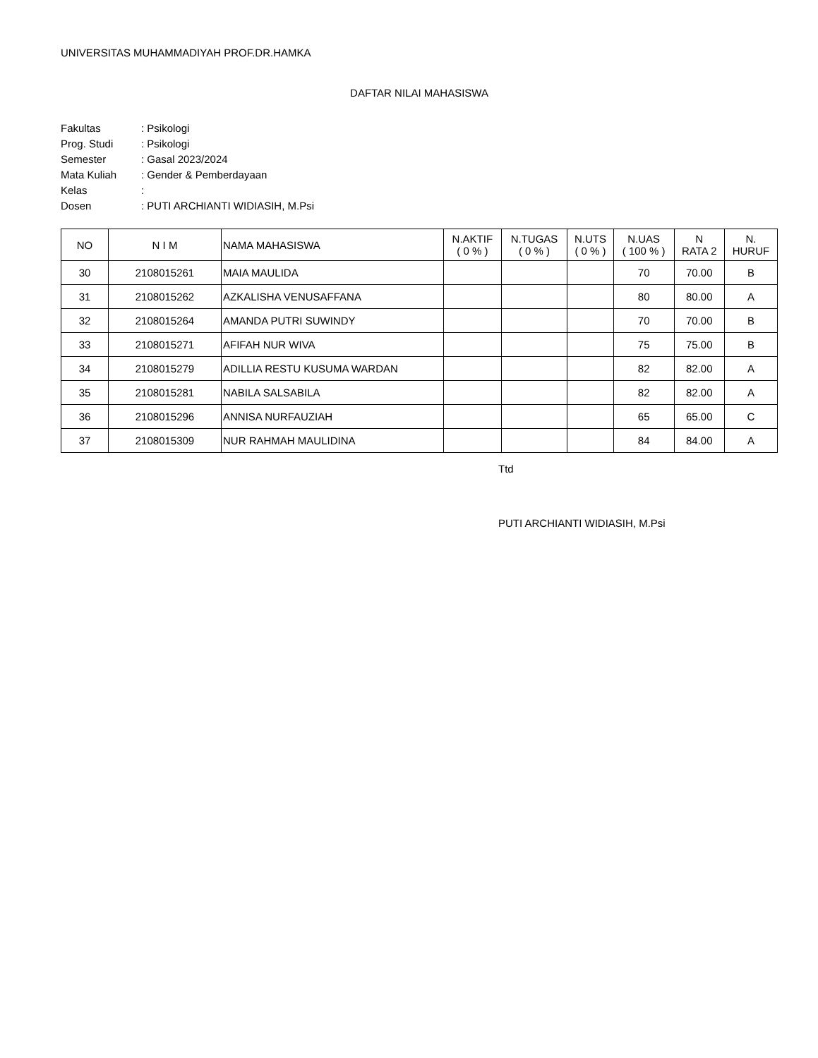UNIVERSITAS MUHAMMADIYAH PROF.DR.HAMKA
DAFTAR NILAI MAHASISWA
| Fakultas | : Psikologi |
| Prog. Studi | : Psikologi |
| Semester | : Gasal 2023/2024 |
| Mata Kuliah | : Gender & Pemberdayaan |
| Kelas | : |
| Dosen | : PUTI ARCHIANTI WIDIASIH, M.Psi |
| NO | N I M | NAMA MAHASISWA | N.AKTIF ( 0 % ) | N.TUGAS ( 0 % ) | N.UTS ( 0 % ) | N.UAS ( 100 % ) | N RATA 2 | N. HURUF |
| --- | --- | --- | --- | --- | --- | --- | --- | --- |
| 30 | 2108015261 | MAIA MAULIDA | | | | 70 | 70.00 | B |
| 31 | 2108015262 | AZKALISHA VENUSAFFANA | | | | 80 | 80.00 | A |
| 32 | 2108015264 | AMANDA PUTRI SUWINDY | | | | 70 | 70.00 | B |
| 33 | 2108015271 | AFIFAH NUR WIVA | | | | 75 | 75.00 | B |
| 34 | 2108015279 | ADILLIA RESTU KUSUMA WARDAN | | | | 82 | 82.00 | A |
| 35 | 2108015281 | NABILA SALSABILA | | | | 82 | 82.00 | A |
| 36 | 2108015296 | ANNISA NURFAUZIAH | | | | 65 | 65.00 | C |
| 37 | 2108015309 | NUR RAHMAH MAULIDINA | | | | 84 | 84.00 | A |
Ttd
PUTI ARCHIANTI WIDIASIH, M.Psi